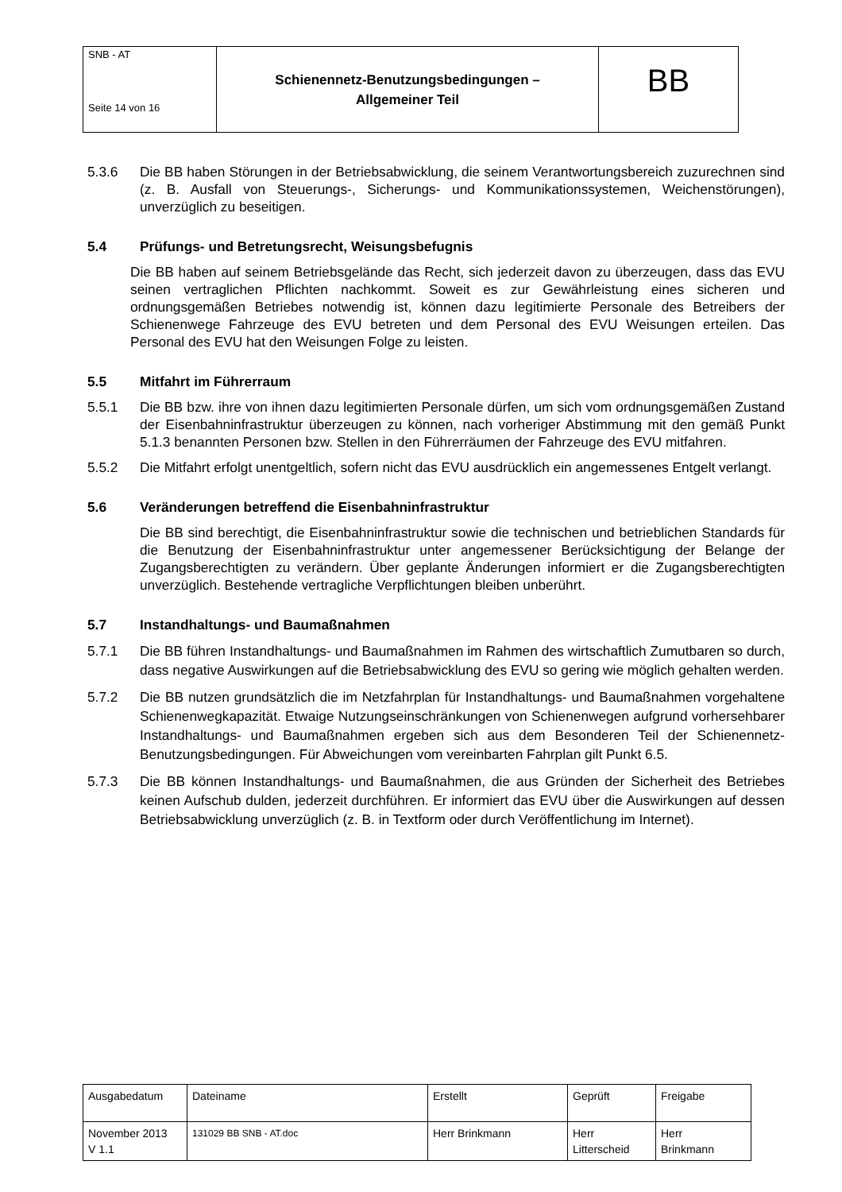| SNB - AT Seite 14 von 16 | Schienennetz-Benutzungsbedingungen – Allgemeiner Teil | BB |
5.3.6 Die BB haben Störungen in der Betriebsabwicklung, die seinem Verantwortungsbereich zuzurechnen sind (z. B. Ausfall von Steuerungs-, Sicherungs- und Kommunikationssystemen, Weichenstörungen), unverzüglich zu beseitigen.
5.4 Prüfungs- und Betretungsrecht, Weisungsbefugnis
Die BB haben auf seinem Betriebsgelände das Recht, sich jederzeit davon zu überzeugen, dass das EVU seinen vertraglichen Pflichten nachkommt. Soweit es zur Gewährleistung eines sicheren und ordnungsgemäßen Betriebes notwendig ist, können dazu legitimierte Personale des Betreibers der Schienenwege Fahrzeuge des EVU betreten und dem Personal des EVU Weisungen erteilen. Das Personal des EVU hat den Weisungen Folge zu leisten.
5.5 Mitfahrt im Führerraum
5.5.1 Die BB bzw. ihre von ihnen dazu legitimierten Personale dürfen, um sich vom ordnungsgemäßen Zustand der Eisenbahninfrastruktur überzeugen zu können, nach vorheriger Abstimmung mit den gemäß Punkt 5.1.3 benannten Personen bzw. Stellen in den Führerräumen der Fahrzeuge des EVU mitfahren.
5.5.2 Die Mitfahrt erfolgt unentgeltlich, sofern nicht das EVU ausdrücklich ein angemessenes Entgelt verlangt.
5.6 Veränderungen betreffend die Eisenbahninfrastruktur
Die BB sind berechtigt, die Eisenbahninfrastruktur sowie die technischen und betrieblichen Standards für die Benutzung der Eisenbahninfrastruktur unter angemessener Berücksichtigung der Belange der Zugangsberechtigten zu verändern. Über geplante Änderungen informiert er die Zugangsberechtigten unverzüglich. Bestehende vertragliche Verpflichtungen bleiben unberührt.
5.7 Instandhaltungs- und Baumaßnahmen
5.7.1 Die BB führen Instandhaltungs- und Baumaßnahmen im Rahmen des wirtschaftlich Zumutbaren so durch, dass negative Auswirkungen auf die Betriebsabwicklung des EVU so gering wie möglich gehalten werden.
5.7.2 Die BB nutzen grundsätzlich die im Netzfahrplan für Instandhaltungs- und Baumaßnahmen vorgehaltene Schienenwegkapazität. Etwaige Nutzungseinschränkungen von Schienenwegen aufgrund vorhersehbarer Instandhaltungs- und Baumaßnahmen ergeben sich aus dem Besonderen Teil der Schienennetz-Benutzungsbedingungen. Für Abweichungen vom vereinbarten Fahrplan gilt Punkt 6.5.
5.7.3 Die BB können Instandhaltungs- und Baumaßnahmen, die aus Gründen der Sicherheit des Betriebes keinen Aufschub dulden, jederzeit durchführen. Er informiert das EVU über die Auswirkungen auf dessen Betriebsabwicklung unverzüglich (z. B. in Textform oder durch Veröffentlichung im Internet).
| Ausgabedatum | Dateiname | Erstellt | Geprüft | Freigabe |
| November 2013 V 1.1 | 131029 BB SNB - AT.doc | Herr Brinkmann | Herr Litterscheid | Herr Brinkmann |